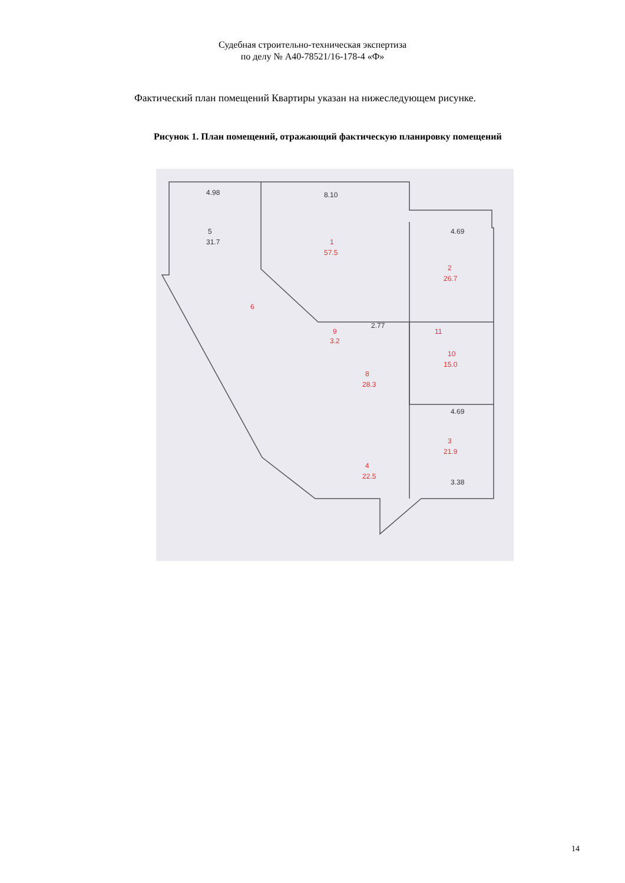Судебная строительно-техническая экспертиза
по делу № А40-78521/16-178-4 «Ф»
Фактический план помещений Квартиры указан на нижеследующем рисунке.
Рисунок 1. План помещений, отражающий фактическую планировку помещений
4.98
8.10
5
31.7
4.69
2.77
4.69
3.38
1
57.5
2
26.7
9
3.2
11
10
15.0
8
28.3
6
3
21.9
4
22.5
14